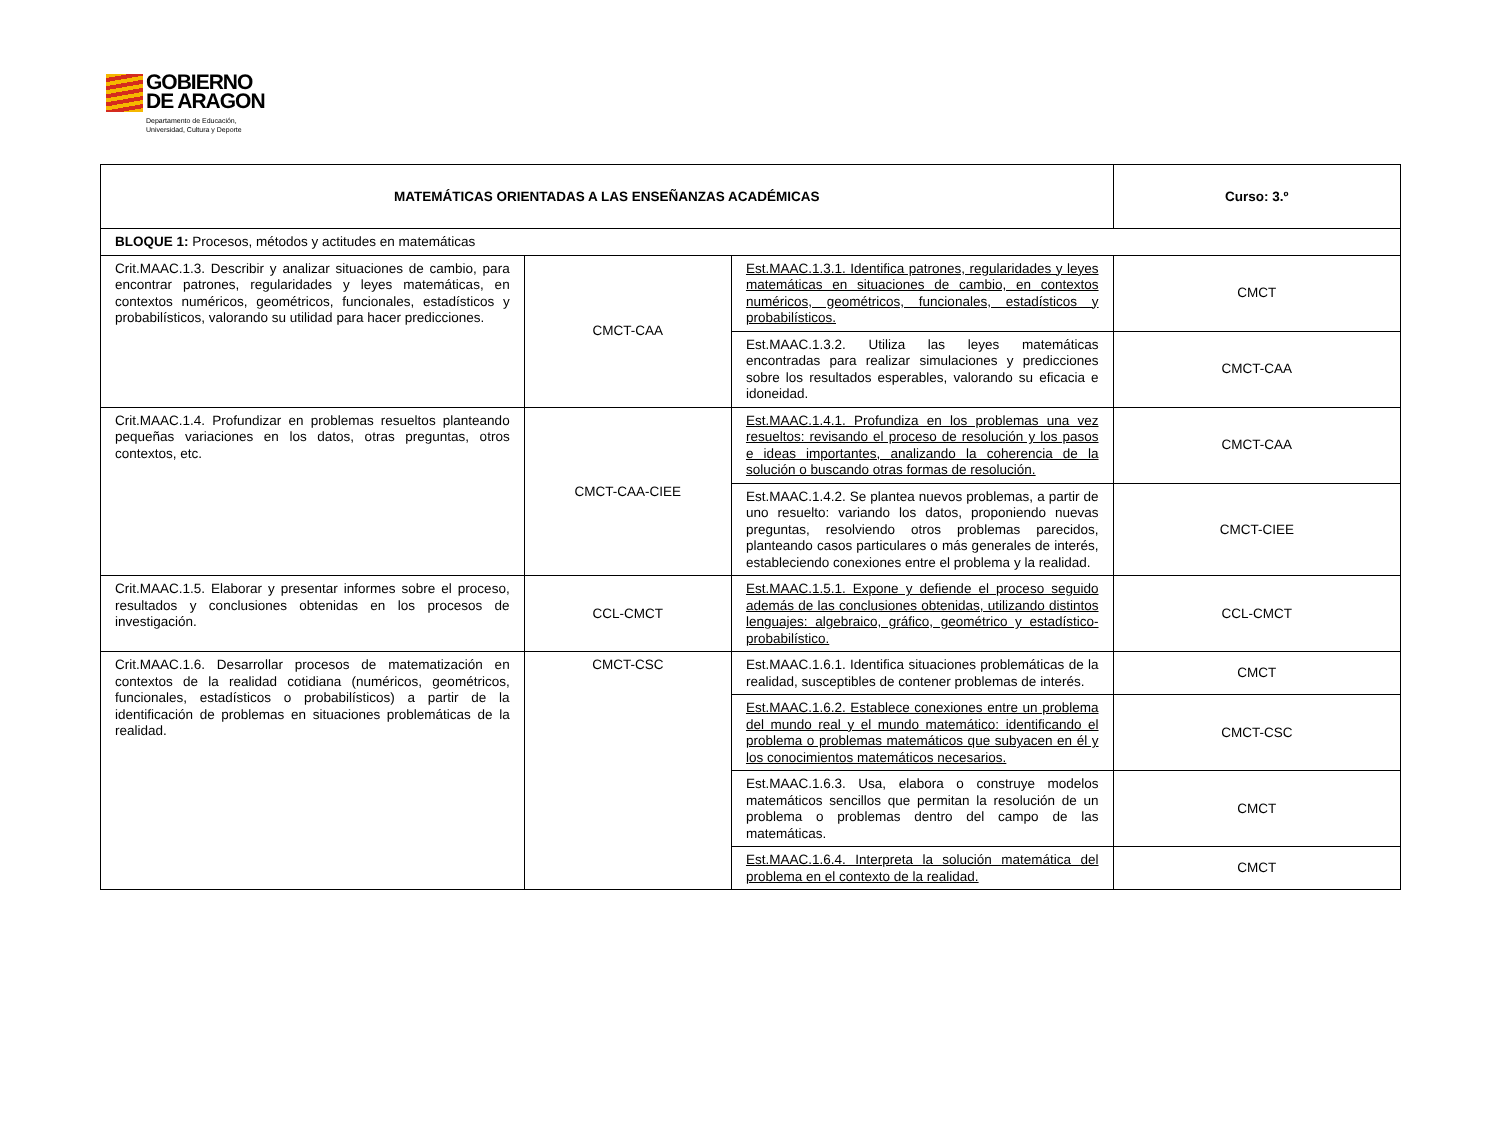GOBIERNO
DE ARAGON
Departamento de Educación,
Universidad, Cultura y Deporte
| MATEMÁTICAS ORIENTADAS A LAS ENSEÑANZAS ACADÉMICAS | | | Curso: 3.º |
| BLOQUE 1: Procesos, métodos y actitudes en matemáticas | | | |
| Crit.MAAC.1.3. Describir y analizar situaciones de cambio, para encontrar patrones, regularidades y leyes matemáticas, en contextos numéricos, geométricos, funcionales, estadísticos y probabilísticos, valorando su utilidad para hacer predicciones. | CMCT-CAA | Est.MAAC.1.3.1. Identifica patrones, regularidades y leyes matemáticas en situaciones de cambio, en contextos numéricos, geométricos, funcionales, estadísticos y probabilísticos. | CMCT |
| | | Est.MAAC.1.3.2. Utiliza las leyes matemáticas encontradas para realizar simulaciones y predicciones sobre los resultados esperables, valorando su eficacia e idoneidad. | CMCT-CAA |
| Crit.MAAC.1.4. Profundizar en problemas resueltos planteando pequeñas variaciones en los datos, otras preguntas, otros contextos, etc. | CMCT-CAA-CIEE | Est.MAAC.1.4.1. Profundiza en los problemas una vez resueltos: revisando el proceso de resolución y los pasos e ideas importantes, analizando la coherencia de la solución o buscando otras formas de resolución. | CMCT-CAA |
| | | Est.MAAC.1.4.2. Se plantea nuevos problemas, a partir de uno resuelto: variando los datos, proponiendo nuevas preguntas, resolviendo otros problemas parecidos, planteando casos particulares o más generales de interés, estableciendo conexiones entre el problema y la realidad. | CMCT-CIEE |
| Crit.MAAC.1.5. Elaborar y presentar informes sobre el proceso, resultados y conclusiones obtenidas en los procesos de investigación. | CCL-CMCT | Est.MAAC.1.5.1. Expone y defiende el proceso seguido además de las conclusiones obtenidas, utilizando distintos lenguajes: algebraico, gráfico, geométrico y estadístico-probabilístico. | CCL-CMCT |
| Crit.MAAC.1.6. Desarrollar procesos de matematización en contextos de la realidad cotidiana (numéricos, geométricos, funcionales, estadísticos o probabilísticos) a partir de la identificación de problemas en situaciones problemáticas de la realidad. | CMCT-CSC | Est.MAAC.1.6.1. Identifica situaciones problemáticas de la realidad, susceptibles de contener problemas de interés. | CMCT |
| | | Est.MAAC.1.6.2. Establece conexiones entre un problema del mundo real y el mundo matemático: identificando el problema o problemas matemáticos que subyacen en él y los conocimientos matemáticos necesarios. | CMCT-CSC |
| | | Est.MAAC.1.6.3. Usa, elabora o construye modelos matemáticos sencillos que permitan la resolución de un problema o problemas dentro del campo de las matemáticas. | CMCT |
| | | Est.MAAC.1.6.4. Interpreta la solución matemática del problema en el contexto de la realidad. | CMCT |